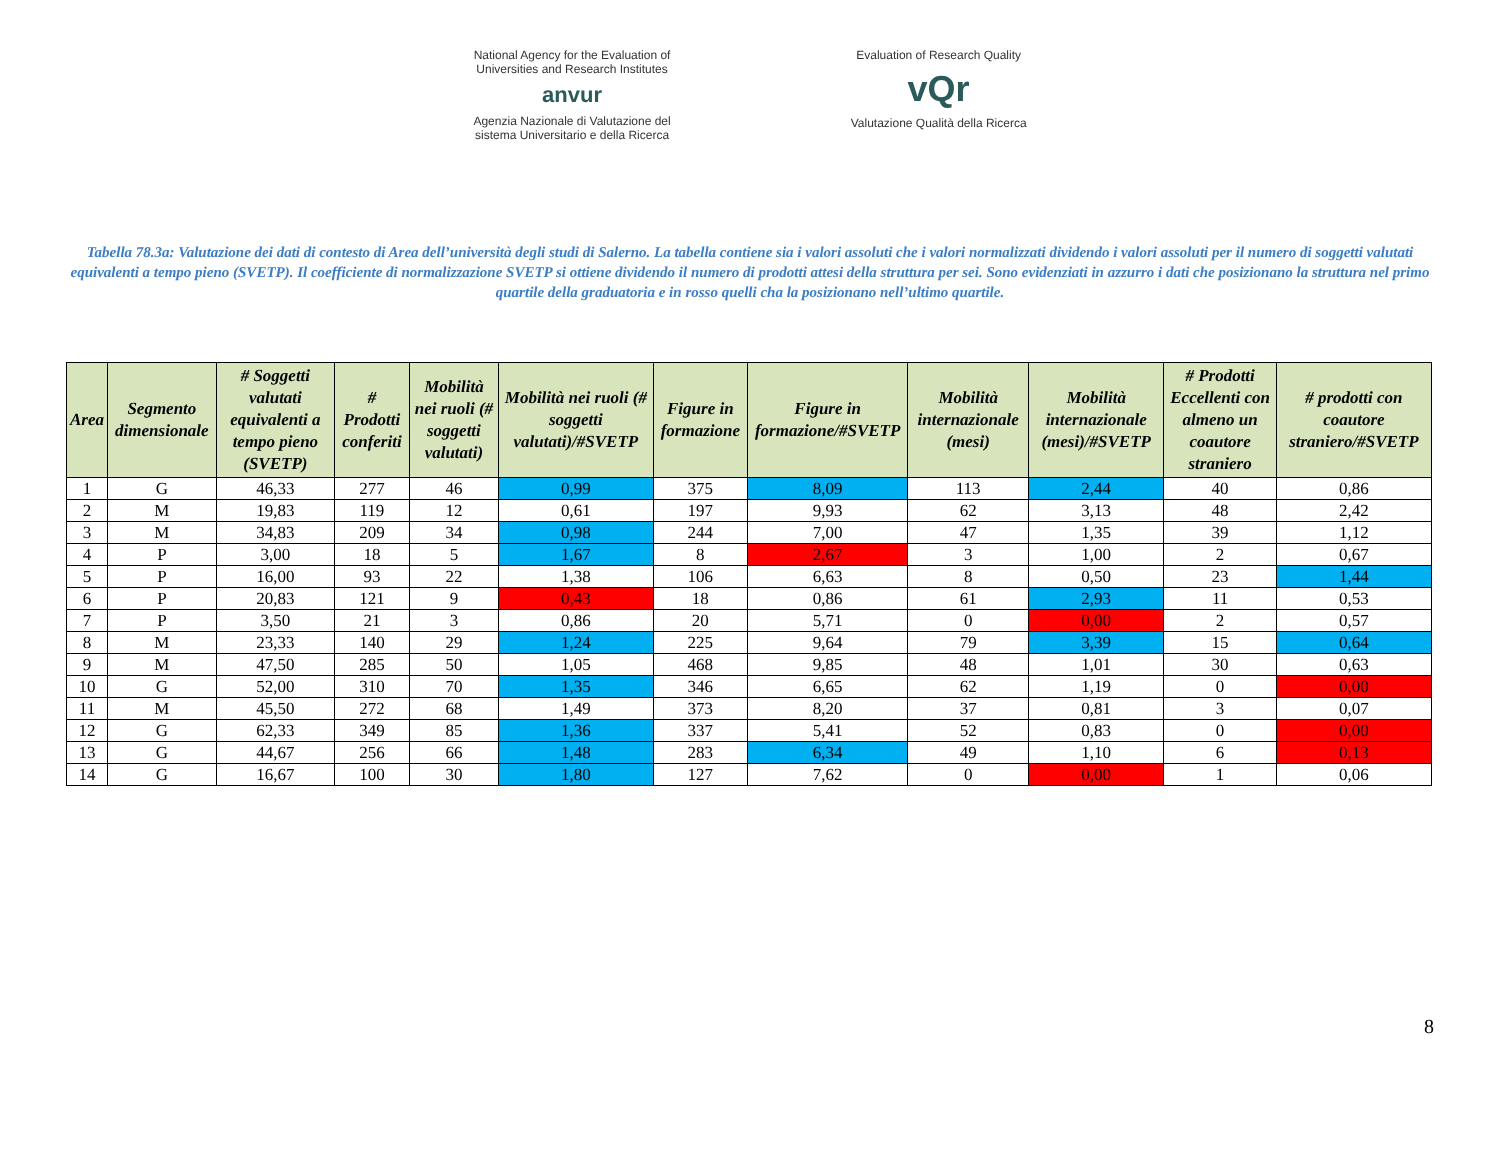National Agency for the Evaluation of
Universities and Research Institutes
anvur
Agenzia Nazionale di Valutazione del
sistema Universitario e della Ricerca
Evaluation of Research Quality
vQr
Valutazione Qualità della Ricerca
Tabella 78.3a: Valutazione dei dati di contesto di Area dell’università degli studi di Salerno. La tabella contiene sia i valori assoluti che i valori normalizzati dividendo i valori assoluti per il numero di soggetti valutati equivalenti a tempo pieno (SVETP). Il coefficiente di normalizzazione SVETP si ottiene dividendo il numero di prodotti attesi della struttura per sei. Sono evidenziati in azzurro i dati che posizionano la struttura nel primo quartile della graduatoria e in rosso quelli cha la posizionano nell’ultimo quartile.
| Area | Segmento dimensionale | # Soggetti valutati equivalenti a tempo pieno (SVETP) | # Prodotti conferiti | Mobilità nei ruoli (# soggetti valutati) | Mobilità nei ruoli (# soggetti valutati)/#SVETP | Figure in formazione | Figure in formazione/#SVETP | Mobilità internazionale (mesi) | Mobilità internazionale (mesi)/#SVETP | # Prodotti Eccellenti con almeno un coautore straniero | # prodotti con coautore straniero/#SVETP |
| --- | --- | --- | --- | --- | --- | --- | --- | --- | --- | --- | --- |
| 1 | G | 46,33 | 277 | 46 | 0,99 | 375 | 8,09 | 113 | 2,44 | 40 | 0,86 |
| 2 | M | 19,83 | 119 | 12 | 0,61 | 197 | 9,93 | 62 | 3,13 | 48 | 2,42 |
| 3 | M | 34,83 | 209 | 34 | 0,98 | 244 | 7,00 | 47 | 1,35 | 39 | 1,12 |
| 4 | P | 3,00 | 18 | 5 | 1,67 | 8 | 2,67 | 3 | 1,00 | 2 | 0,67 |
| 5 | P | 16,00 | 93 | 22 | 1,38 | 106 | 6,63 | 8 | 0,50 | 23 | 1,44 |
| 6 | P | 20,83 | 121 | 9 | 0,43 | 18 | 0,86 | 61 | 2,93 | 11 | 0,53 |
| 7 | P | 3,50 | 21 | 3 | 0,86 | 20 | 5,71 | 0 | 0,00 | 2 | 0,57 |
| 8 | M | 23,33 | 140 | 29 | 1,24 | 225 | 9,64 | 79 | 3,39 | 15 | 0,64 |
| 9 | M | 47,50 | 285 | 50 | 1,05 | 468 | 9,85 | 48 | 1,01 | 30 | 0,63 |
| 10 | G | 52,00 | 310 | 70 | 1,35 | 346 | 6,65 | 62 | 1,19 | 0 | 0,00 |
| 11 | M | 45,50 | 272 | 68 | 1,49 | 373 | 8,20 | 37 | 0,81 | 3 | 0,07 |
| 12 | G | 62,33 | 349 | 85 | 1,36 | 337 | 5,41 | 52 | 0,83 | 0 | 0,00 |
| 13 | G | 44,67 | 256 | 66 | 1,48 | 283 | 6,34 | 49 | 1,10 | 6 | 0,13 |
| 14 | G | 16,67 | 100 | 30 | 1,80 | 127 | 7,62 | 0 | 0,00 | 1 | 0,06 |
8